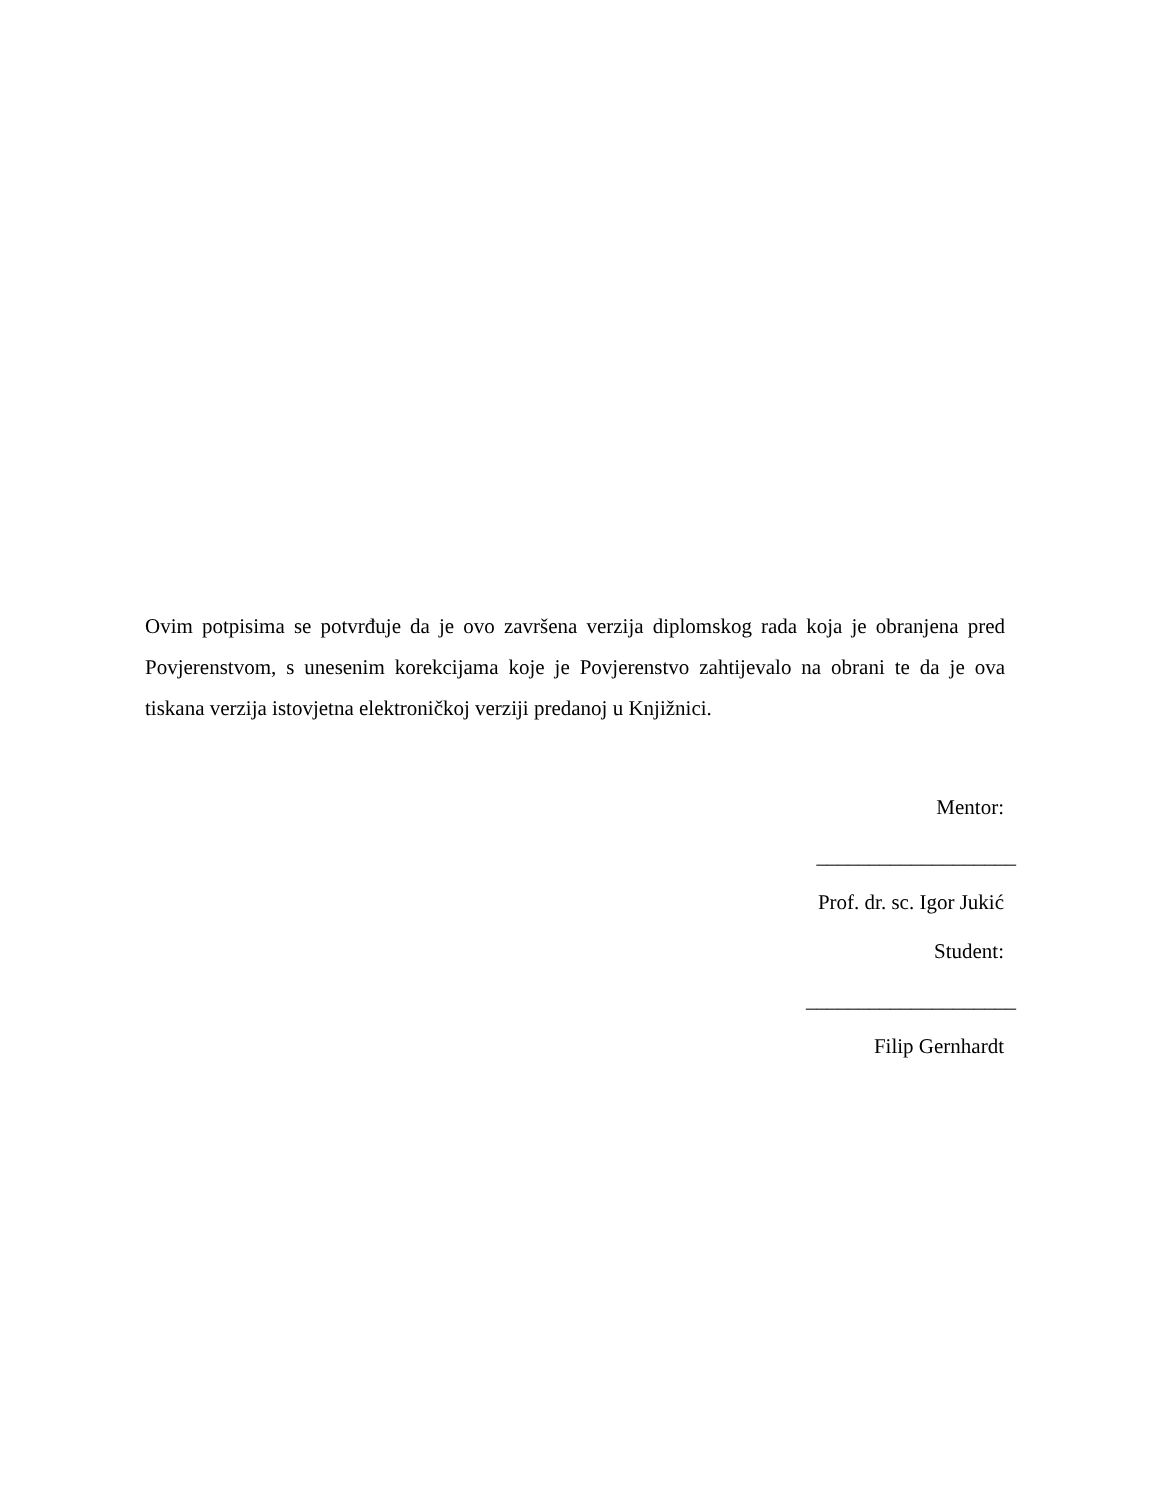Ovim potpisima se potvrđuje da je ovo završena verzija diplomskog rada koja je obranjena pred Povjerenstvom, s unesenim korekcijama koje je Povjerenstvo zahtijevalo na obrani te da je ova tiskana verzija istovjetna elektroničkoj verziji predanoj u Knjižnici.
Mentor:
___________________
Prof. dr. sc. Igor Jukić
Student:
____________________
Filip Gernhardt